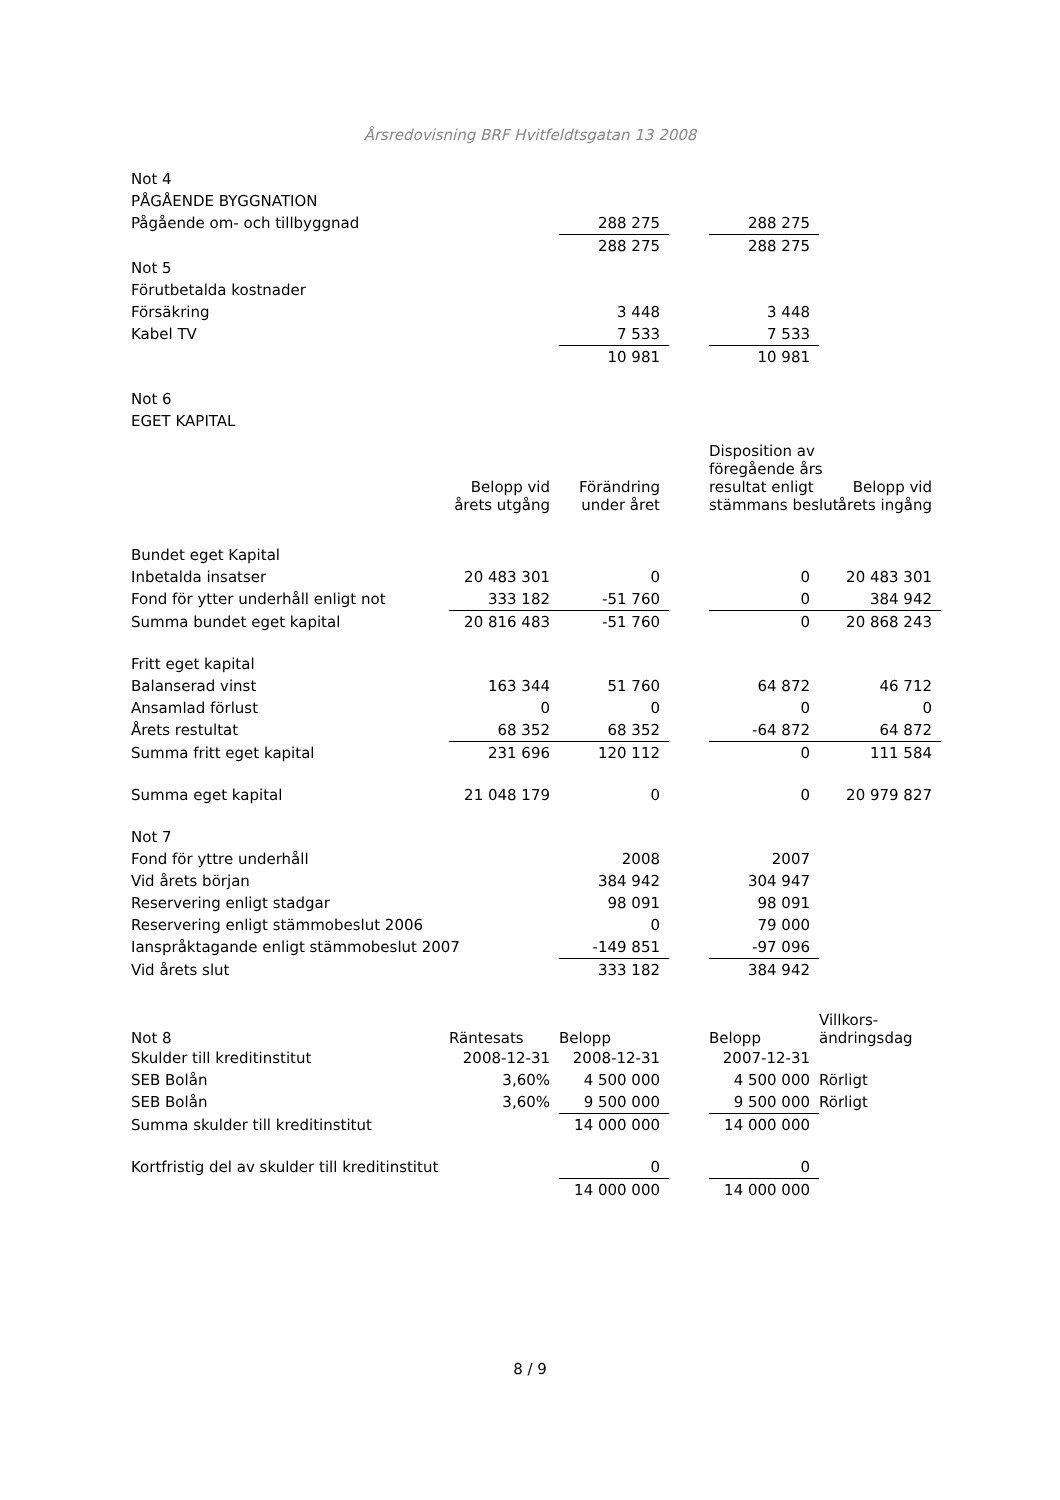Årsredovisning BRF Hvitfeldtsgatan 13 2008
| Not 4 | | | | | |
| PÅGÅENDE BYGGNATION | | | | | |
| Pågående om- och tillbyggnad | | 288 275 | | 288 275 | |
| | | 288 275 | | 288 275 | |
| Not 5 | | | | | |
| Förutbetalda kostnader | | | | | |
| Försäkring | | 3 448 | | 3 448 | |
| Kabel TV | | 7 533 | | 7 533 | |
| | | 10 981 | | 10 981 | |
| Not 6 | | | | | |
| EGET KAPITAL | | | | | |
| | Belopp vid årets utgång | Förändring under året | | Disposition av föregående års resultat enligt stämmans beslut | Belopp vid årets ingång |
| Bundet eget Kapital | | | | | |
| Inbetalda insatser | 20 483 301 | 0 | | 0 | 20 483 301 |
| Fond för ytter underhåll enligt not | 333 182 | -51 760 | | 0 | 384 942 |
| Summa bundet eget kapital | 20 816 483 | -51 760 | | 0 | 20 868 243 |
| Fritt eget kapital | | | | | |
| Balanserad vinst | 163 344 | 51 760 | | 64 872 | 46 712 |
| Ansamlad förlust | 0 | 0 | | 0 | 0 |
| Årets restultat | 68 352 | 68 352 | | -64 872 | 64 872 |
| Summa fritt eget kapital | 231 696 | 120 112 | | 0 | 111 584 |
| Summa eget kapital | 21 048 179 | 0 | | 0 | 20 979 827 |
| Not 7 | | | | | |
| Fond för yttre underhåll | | 2008 | | 2007 | |
| Vid årets början | | 384 942 | | 304 947 | |
| Reservering enligt stadgar | | 98 091 | | 98 091 | |
| Reservering enligt stämmobeslut 2006 | | 0 | | 79 000 | |
| Ianspråktagande enligt stämmobeslut 2007 | | -149 851 | | -97 096 | |
| Vid årets slut | | 333 182 | | 384 942 | |
| Not 8 | Räntesats | Belopp | | Belopp | Villkors- ändringsdag |
| Skulder till kreditinstitut | 2008-12-31 | 2008-12-31 | | 2007-12-31 | |
| SEB Bolån | 3,60% | 4 500 000 | | 4 500 000 | Rörligt |
| SEB Bolån | 3,60% | 9 500 000 | | 9 500 000 | Rörligt |
| Summa skulder till kreditinstitut | | 14 000 000 | | 14 000 000 | |
| Kortfristig del av skulder till kreditinstitut | | 0 | | 0 | |
| | | 14 000 000 | | 14 000 000 | |
8 / 9